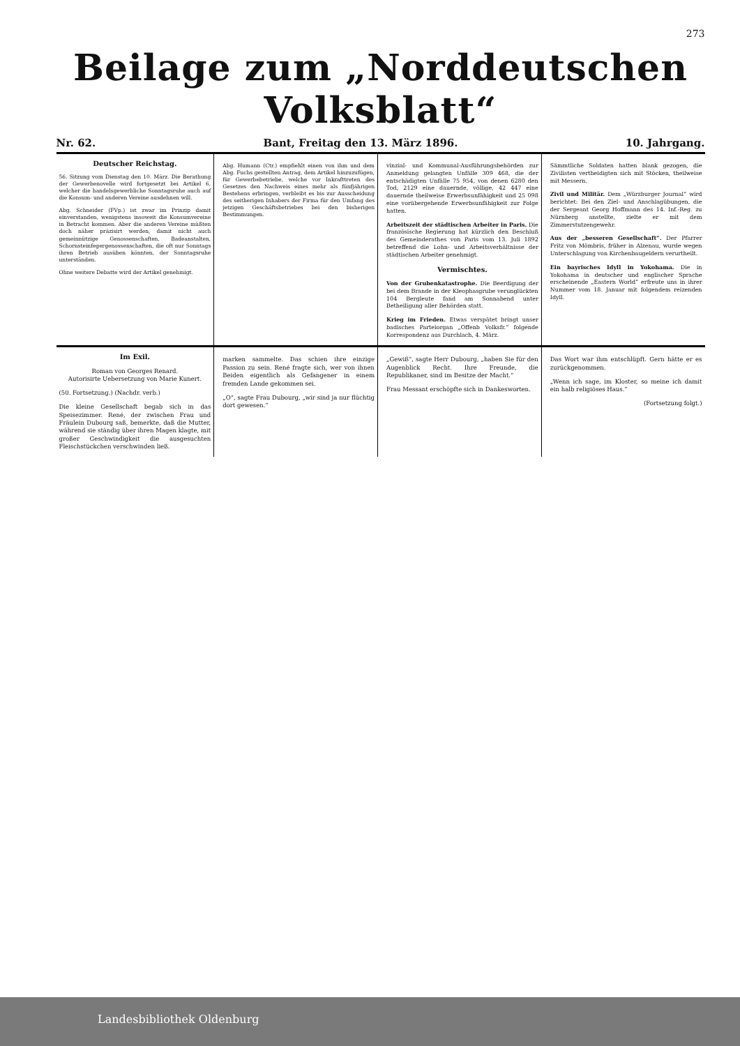273
Beilage zum „Norddeutschen Volksblatt“
Nr. 62. Bant, Freitag den 13. März 1896. 10. Jahrgang.
Deutscher Reichstag.
56. Sitzung vom Dienstag den 10. März. Die Berathung der Gewerbenovelle wird fortgesetzt bei Artikel 6, welcher die handelsgewerbliche Sonntagsruhe auch auf die Konsum- und anderen Vereine ausdehnen will.
Abg. Schneider (FVp.) ist zwar im Prinzip damit einverstanden, wenigstens insoweit die Konsumvereine in Betracht kommen. Aber die anderen Vereine müßten doch näher präzisirt werden, damit nicht auch gemeinnützige Genossenschaften, Badeanstalten, Schornsteinfegergenossenschaften, die oft nur Sonntags ihren Betrieb ausüben könnten, der Sonntagsruhe unterständen.
Ohne weitere Debatte wird der Artikel genehmigt.
Abg. Humann (Ctr.) empfiehlt einen von ihm und dem Abg. Fuchs gestellten Antrag, dem Artikel hinzuzufügen, für Gewerbebetriebe, welche vor Inkrafttreten des Gesetzes den Nachweis eines mehr als fünfjährigen Bestehens erbringen, verbleibt es bis zur Ausscheidung des seitherigen Inhabers der Firma für den Umfang des jetzigen Geschäftsbetriebes bei den bisherigen Bestimmungen.
vinzial- und Kommunal-Ausführungsbehörden zur Anmeldung gelangten Unfälle 309 468, die der entschädigten Unfälle 75 954, von denen 6280 den Tod, 2129 eine dauernde, völlige, 42 447 eine dauernde theilweise Erwerbsunfähigkeit und 25 098 eine vorübergehende Erwerbsunfähigkeit zur Folge hatten.
Arbeitszeit der städtischen Arbeiter in Paris. Die französische Regierung hat kürzlich den Beschluß des Gemeinderathes von Paris vom 13. Juli 1892 betreffend die Lohn- und Arbeitsverhältnisse der städtischen Arbeiter genehmigt.
Vermischtes.
Von der Grubenkatastrophe. Die Beerdigung der bei dem Brande in der Kleophasgrube verunglückten 104 Bergleute fand am Sonnabend unter Betheiligung aller Behörden statt.
Krieg im Frieden. Etwas verspätet bringt unser badisches Parteiorgan „Offenb Volksfr.“ folgende Korrespondenz aus Durchlach, 4. März.
Sämmtliche Soldaten hatten blank gezogen, die Zivilisten vertheidigten sich mit Stöcken, theilweise mit Messern.
Zivil und Militär. Dem „Würzburger Journal“ wird berichtet: Bei den Ziel- und Anschlagübungen, die der Sergeant Georg Hoffmann des 14. Inf.-Reg. zu Nürnberg anstellte, zielte er mit dem Zimmerstutzengewehr.
Aus der „besseren Gesellschaft“. Der Pfarrer Fritz von Mömbris, früher in Alzenau, wurde wegen Unterschlagung von Kirchenbaugeldern verurtheilt.
Ein bayrisches Idyll in Yokohama. Die in Yokohama in deutscher und englischer Sprache erscheinende „Eastern World“ erfreute uns in ihrer Nummer vom 18. Januar mit folgendem reizenden Idyll.
Im Exil.
Roman von Georges Renard.
Autorisirte Uebersetzung von Marie Kunert.
(50. Fortsetzung.) (Nachdr. verb.)
Die kleine Gesellschaft begab sich in das Speisezimmer. René, der zwischen Frau und Fräulein Dubourg saß, bemerkte, daß die Mutter, während sie ständig über ihren Magen klagte, mit großer Geschwindigkeit die ausgesuchten Fleischstückchen verschwinden ließ.
marken sammelte. Das schien ihre einzige Passion zu sein. René fragte sich, wer von ihnen Beiden eigentlich als Gefangener in einem fremden Lande gekommen sei.
„O“, sagte Frau Dubourg, „wir sind ja nur flüchtig dort gewesen.“
„Gewiß“, sagte Herr Dubourg, „haben Sie für den Augenblick Recht. Ihre Freunde, die Republikaner, sind im Besitze der Macht.“
Frau Messant erschöpfte sich in Dankesworten.
Das Wort war ihm entschlüpft. Gern hätte er es zurückgenommen.
„Wenn ich sage, im Kloster, so meine ich damit ein halb religiöses Haus.“
(Fortsetzung folgt.)
Landesbibliothek Oldenburg